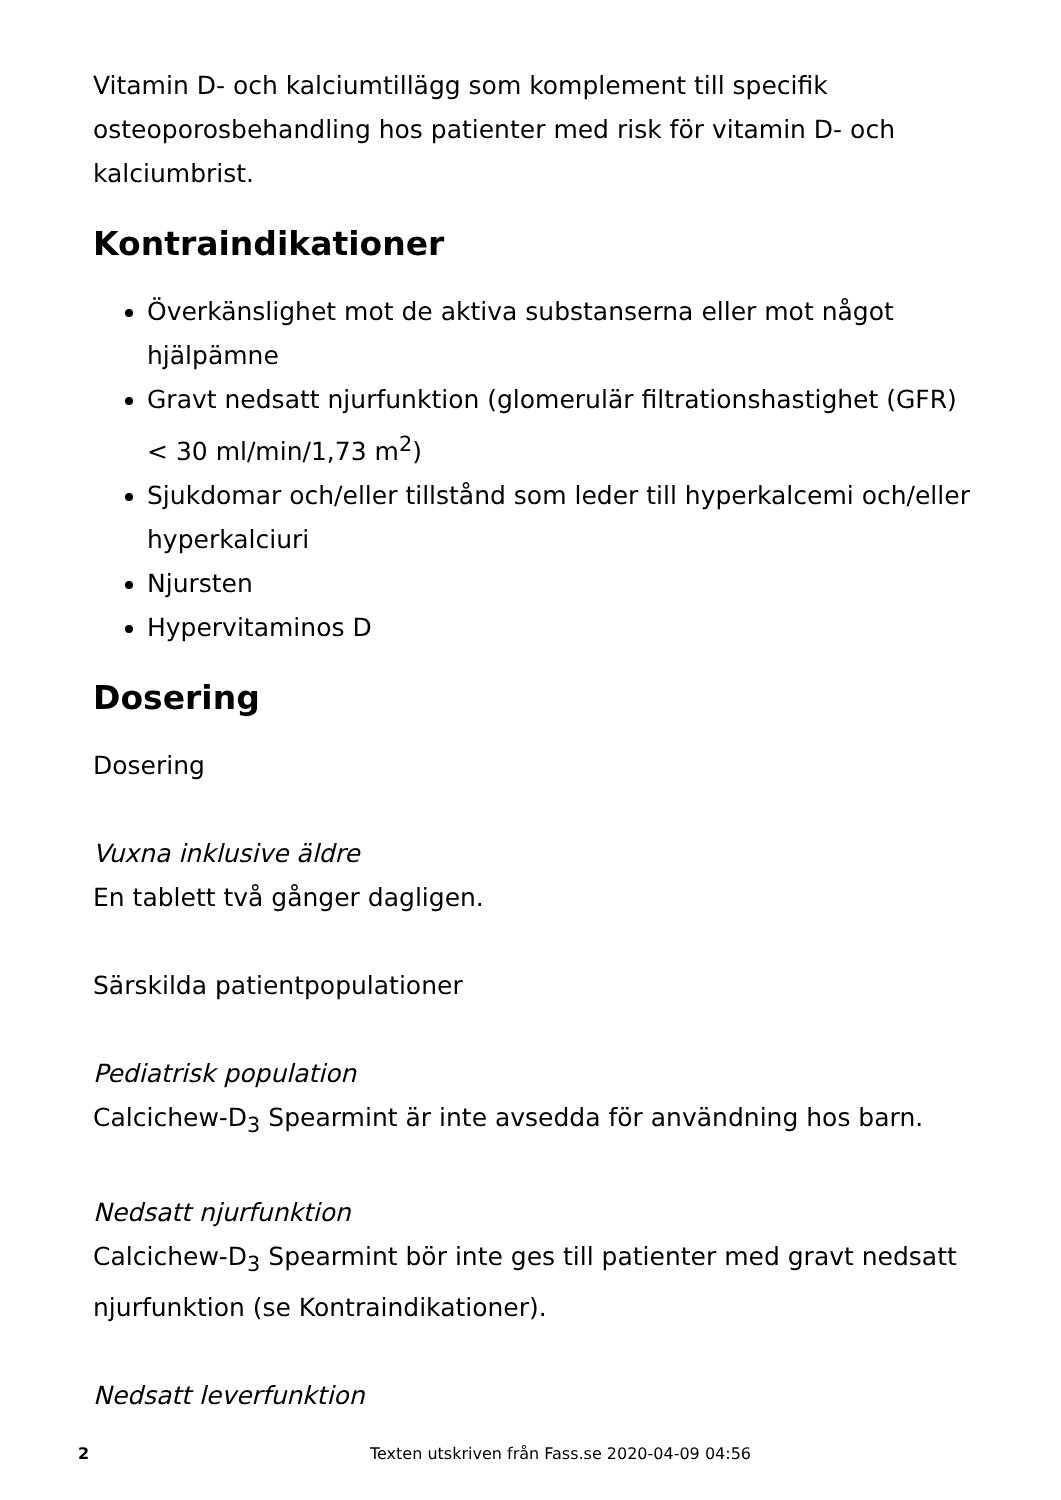Vitamin D- och kalciumtillägg som komplement till specifik osteoporosbehandling hos patienter med risk för vitamin D- och kalciumbrist.
Kontraindikationer
Överkänslighet mot de aktiva substanserna eller mot något hjälpämne
Gravt nedsatt njurfunktion (glomerulär filtrationshastighet (GFR) < 30 ml/min/1,73 m<sup>2</sup>)
Sjukdomar och/eller tillstånd som leder till hyperkalcemi och/eller hyperkalciuri
Njursten
Hypervitaminos D
Dosering
Dosering
Vuxna inklusive äldre
En tablett två gånger dagligen.
Särskilda patientpopulationer
Pediatrisk population
Calcichew-D<sub>3</sub> Spearmint är inte avsedda för användning hos barn.
Nedsatt njurfunktion
Calcichew-D<sub>3</sub> Spearmint bör inte ges till patienter med gravt nedsatt njurfunktion (se Kontraindikationer).
Nedsatt leverfunktion
2 Texten utskriven från Fass.se 2020-04-09 04:56